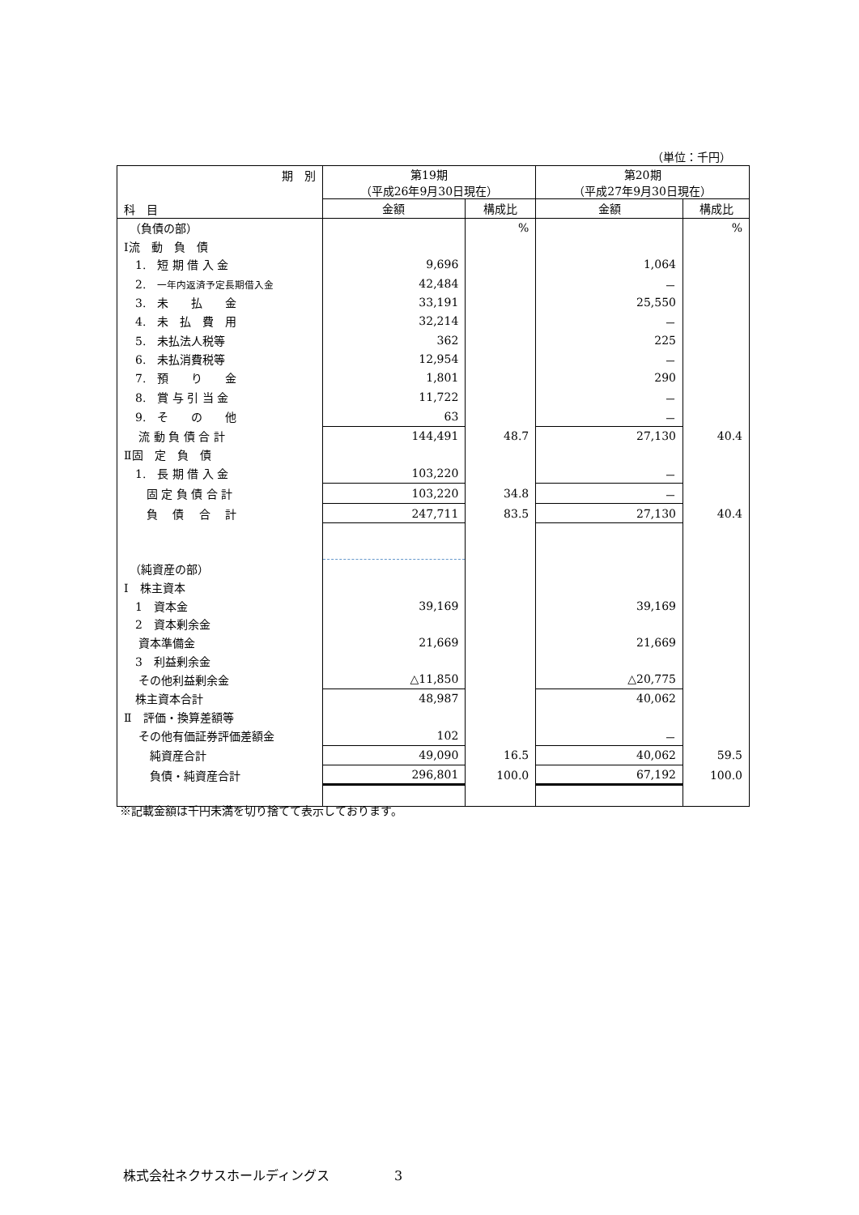（単位：千円）
| 期 別 科 目 | 第19期 （平成26年9月30日現在） | | 第20期 （平成27年9月30日現在） | |
| --- | --- | --- | --- | --- |
| | 金額 | 構成比 | 金額 | 構成比 |
| （負債の部） | | % | | % |
| Ⅰ流 動 負 債 | | | | |
| 1. 短 期 借 入 金 | 9,696 | | 1,064 | |
| 2. 一年内返済予定長期借入金 | 42,484 | | － | |
| 3. 未 払 金 | 33,191 | | 25,550 | |
| 4. 未 払 費 用 | 32,214 | | － | |
| 5. 未払法人税等 | 362 | | 225 | |
| 6. 未払消費税等 | 12,954 | | － | |
| 7. 預 り 金 | 1,801 | | 290 | |
| 8. 賞 与 引 当 金 | 11,722 | | － | |
| 9. そ の 他 | 63 | | － | |
| 流 動 負 債 合 計 | 144,491 | 48.7 | 27,130 | 40.4 |
| Ⅱ固 定 負 債 | | | | |
| 1. 長 期 借 入 金 | 103,220 | | － | |
| 固 定 負 債 合 計 | 103,220 | 34.8 | － | |
| 負 債 合 計 | 247,711 | 83.5 | 27,130 | 40.4 |
| （純資産の部） | | | | |
| Ⅰ 株主資本 | | | | |
| 1 資本金 | 39,169 | | 39,169 | |
| 2 資本剰余金 | | | | |
| 資本準備金 | 21,669 | | 21,669 | |
| 3 利益剰余金 | | | | |
| その他利益剰余金 | △11,850 | | △20,775 | |
| 株主資本合計 | 48,987 | | 40,062 | |
| Ⅱ 評価・換算差額等 | | | | |
| その他有価証券評価差額金 | 102 | | － | |
| 純資産合計 | 49,090 | 16.5 | 40,062 | 59.5 |
| 負債・純資産合計 | 296,801 | 100.0 | 67,192 | 100.0 |
※記載金額は千円未満を切り捨てて表示しております。
株式会社ネクサスホールディングス 3